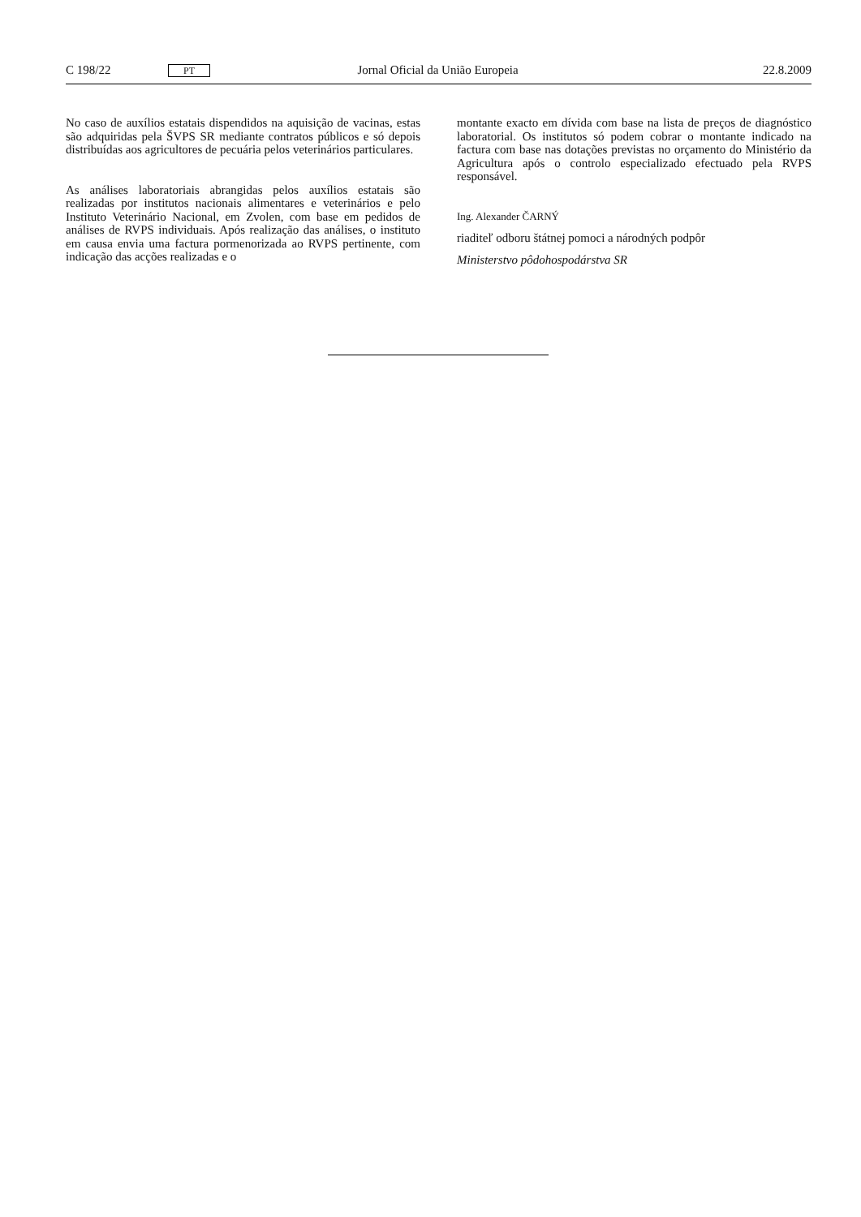C 198/22 PT Jornal Oficial da União Europeia 22.8.2009
No caso de auxílios estatais dispendidos na aquisição de vacinas, estas são adquiridas pela ŠVPS SR mediante contratos públicos e só depois distribuídas aos agricultores de pecuária pelos veterinários particulares.
As análises laboratoriais abrangidas pelos auxílios estatais são realizadas por institutos nacionais alimentares e veterinários e pelo Instituto Veterinário Nacional, em Zvolen, com base em pedidos de análises de RVPS individuais. Após realização das análises, o instituto em causa envia uma factura pormenorizada ao RVPS pertinente, com indicação das acções realizadas e o
montante exacto em dívida com base na lista de preços de diagnóstico laboratorial. Os institutos só podem cobrar o montante indicado na factura com base nas dotações previstas no orçamento do Ministério da Agricultura após o controlo especializado efectuado pela RVPS responsável.
Ing. Alexander ČARNÝ
riaditeľ odboru štátnej pomoci a národných podpôr
Ministerstvo pôdohospodárstva SR